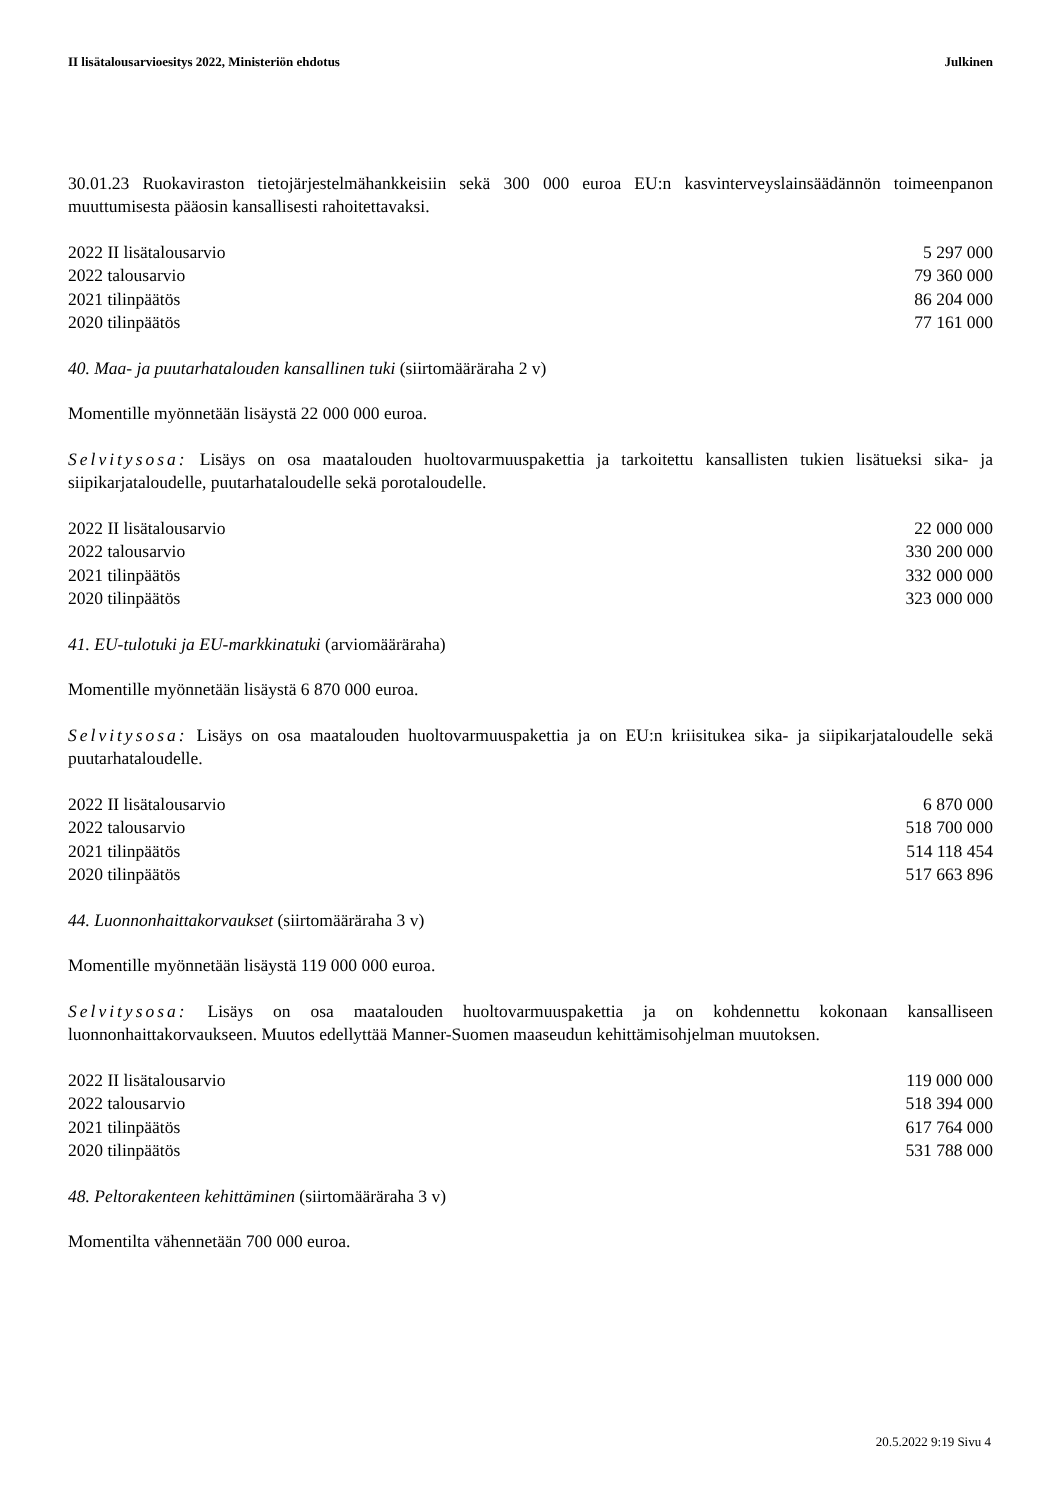II lisätalousarvioesitys 2022, Ministeriön ehdotus Julkinen
30.01.23 Ruokaviraston tietojärjestelmähankkeisiin sekä 300 000 euroa EU:n kasvinterveyslainsäädännön toimeenpanon muuttumisesta pääosin kansallisesti rahoitettavaksi.
| 2022 II lisätalousarvio | 5 297 000 |
| 2022 talousarvio | 79 360 000 |
| 2021 tilinpäätös | 86 204 000 |
| 2020 tilinpäätös | 77 161 000 |
40. Maa- ja puutarhatalouden kansallinen tuki (siirtomääräraha 2 v)
Momentille myönnetään lisäystä 22 000 000 euroa.
Selvitysosa: Lisäys on osa maatalouden huoltovarmuuspakettia ja tarkoitettu kansallisten tukien lisätueksi sika- ja siipikarjataloudelle, puutarhataloudelle sekä porotaloudelle.
| 2022 II lisätalousarvio | 22 000 000 |
| 2022 talousarvio | 330 200 000 |
| 2021 tilinpäätös | 332 000 000 |
| 2020 tilinpäätös | 323 000 000 |
41. EU-tulotuki ja EU-markkinatuki (arviomääräraha)
Momentille myönnetään lisäystä 6 870 000 euroa.
Selvitysosa: Lisäys on osa maatalouden huoltovarmuuspakettia ja on EU:n kriisitukea sika- ja siipikarjataloudelle sekä puutarhataloudelle.
| 2022 II lisätalousarvio | 6 870 000 |
| 2022 talousarvio | 518 700 000 |
| 2021 tilinpäätös | 514 118 454 |
| 2020 tilinpäätös | 517 663 896 |
44. Luonnonhaittakorvaukset (siirtomääräraha 3 v)
Momentille myönnetään lisäystä 119 000 000 euroa.
Selvitysosa: Lisäys on osa maatalouden huoltovarmuuspakettia ja on kohdennettu kokonaan kansalliseen luonnonhaittakorvaukseen. Muutos edellyttää Manner-Suomen maaseudun kehittämisohjelman muutoksen.
| 2022 II lisätalousarvio | 119 000 000 |
| 2022 talousarvio | 518 394 000 |
| 2021 tilinpäätös | 617 764 000 |
| 2020 tilinpäätös | 531 788 000 |
48. Peltorakenteen kehittäminen (siirtomääräraha 3 v)
Momentilta vähennetään 700 000 euroa.
20.5.2022 9:19 Sivu 4